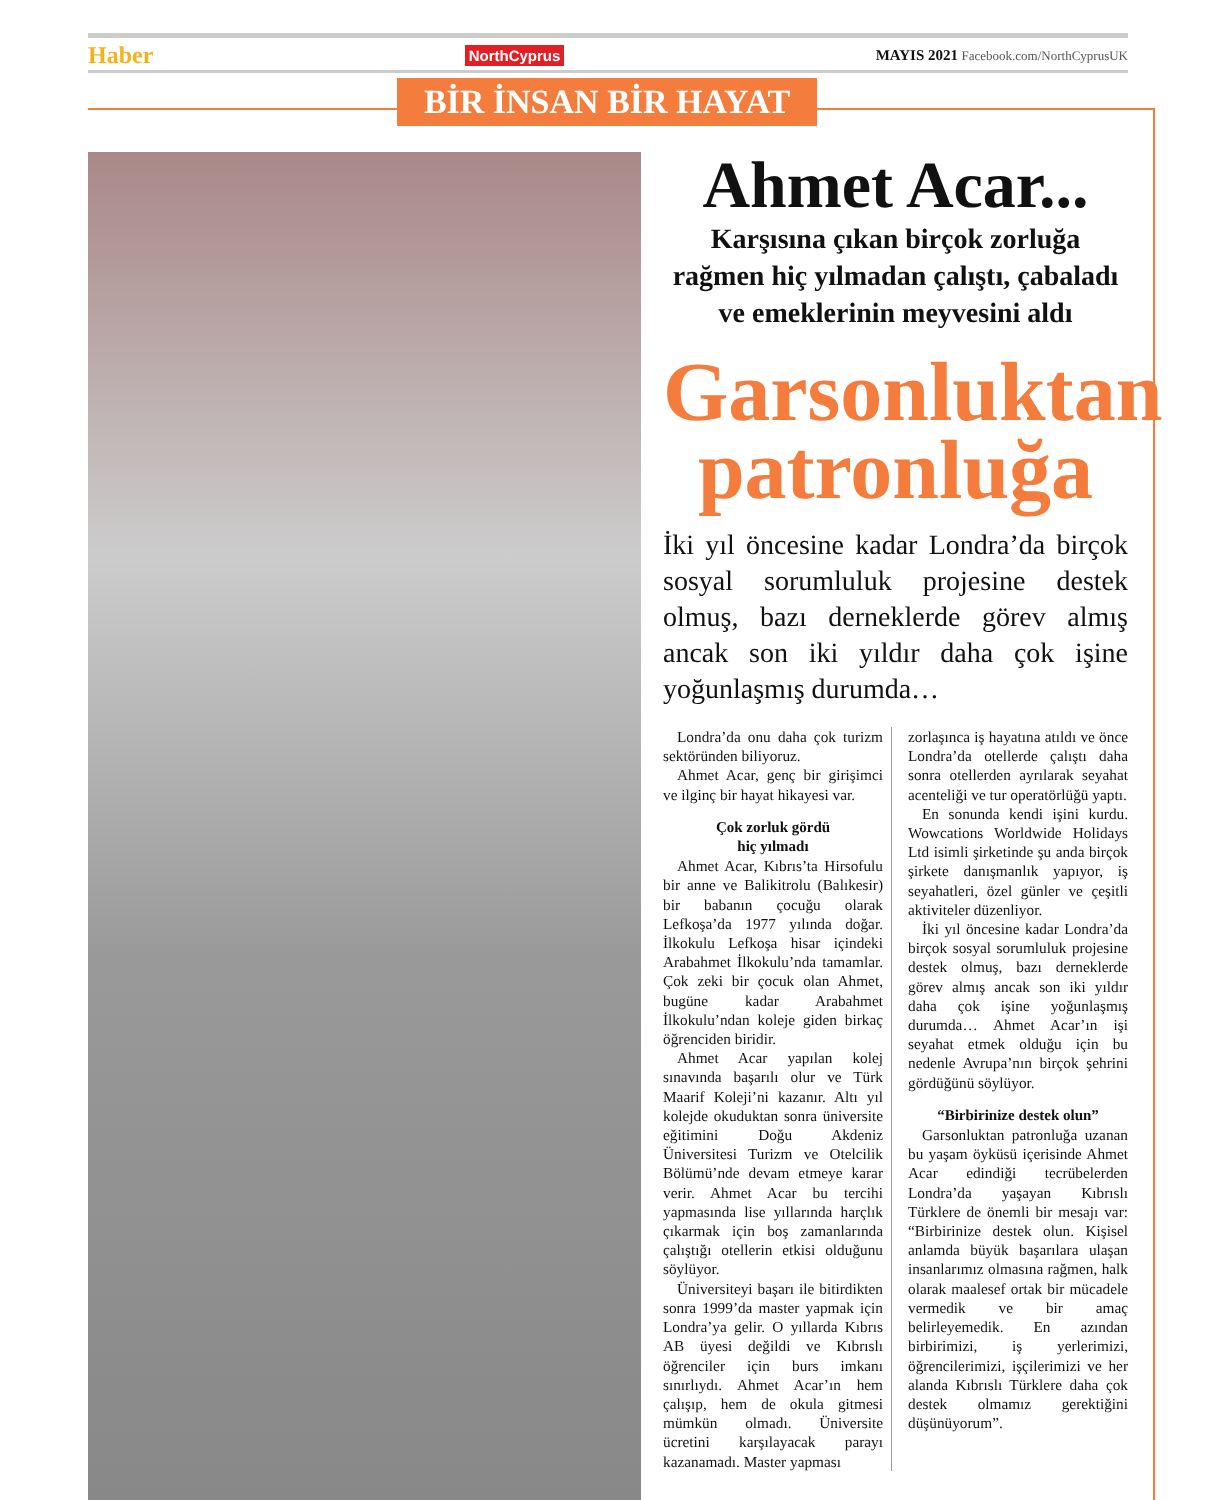Haber NorthCyprus MAYIS 2021 Facebook.com/NorthCyprusUK
BİR İNSAN BİR HAYAT
Ahmet Acar...
Karşısına çıkan birçok zorluğa rağmen hiç yılmadan çalıştı, çabaladı ve emeklerinin meyvesini aldı
Garsonluktan patronluğa
İki yıl öncesine kadar Londra’da birçok sosyal sorumluluk projesine destek olmuş, bazı derneklerde görev almış ancak son iki yıldır daha çok işine yoğunlaşmış durumda…
Londra’da onu daha çok turizm sektöründen biliyoruz.
Ahmet Acar, genç bir girişimci ve ilginç bir hayat hikayesi var.
Çok zorluk gördü
hiç yılmadı
Ahmet Acar, Kıbrıs’ta Hirsofulu bir anne ve Balikitrolu (Balıkesir) bir babanın çocuğu olarak Lefkoşa’da 1977 yılında doğar. İlkokulu Lefkoşa hisar içindeki Arabahmet İlkokulu’nda tamamlar. Çok zeki bir çocuk olan Ahmet, bugüne kadar Arabahmet İlkokulu’ndan koleje giden birkaç öğrenciden biridir.
Ahmet Acar yapılan kolej sınavında başarılı olur ve Türk Maarif Koleji’ni kazanır. Altı yıl kolejde okuduktan sonra üniversite eğitimini Doğu Akdeniz Üniversitesi Turizm ve Otelcilik Bölümü’nde devam etmeye karar verir. Ahmet Acar bu tercihi yapmasında lise yıllarında harçlık çıkarmak için boş zamanlarında çalıştığı otellerin etkisi olduğunu söylüyor.
Üniversiteyi başarı ile bitirdikten sonra 1999’da master yapmak için Londra’ya gelir. O yıllarda Kıbrıs AB üyesi değildi ve Kıbrıslı öğrenciler için burs imkanı sınırlıydı. Ahmet Acar’ın hem çalışıp, hem de okula gitmesi mümkün olmadı. Üniversite ücretini karşılayacak parayı kazanamadı. Master yapması
zorlaşınca iş hayatına atıldı ve önce Londra’da otellerde çalıştı daha sonra otellerden ayrılarak seyahat acenteliği ve tur operatörlüğü yaptı.
En sonunda kendi işini kurdu. Wowcations Worldwide Holidays Ltd isimli şirketinde şu anda birçok şirkete danışmanlık yapıyor, iş seyahatleri, özel günler ve çeşitli aktiviteler düzenliyor.
İki yıl öncesine kadar Londra’da birçok sosyal sorumluluk projesine destek olmuş, bazı derneklerde görev almış ancak son iki yıldır daha çok işine yoğunlaşmış durumda… Ahmet Acar’ın işi seyahat etmek olduğu için bu nedenle Avrupa’nın birçok şehrini gördüğünü söylüyor.
“Birbirinize destek olun”
Garsonluktan patronluğa uzanan bu yaşam öyküsü içerisinde Ahmet Acar edindiği tecrübelerden Londra’da yaşayan Kıbrıslı Türklere de önemli bir mesajı var: “Birbirinize destek olun. Kişisel anlamda büyük başarılara ulaşan insanlarımız olmasına rağmen, halk olarak maalesef ortak bir mücadele vermedik ve bir amaç belirleyemedik. En azından birbirimizi, iş yerlerimizi, öğrencilerimizi, işçilerimizi ve her alanda Kıbrıslı Türklere daha çok destek olmamız gerektiğini düşünüyorum”.